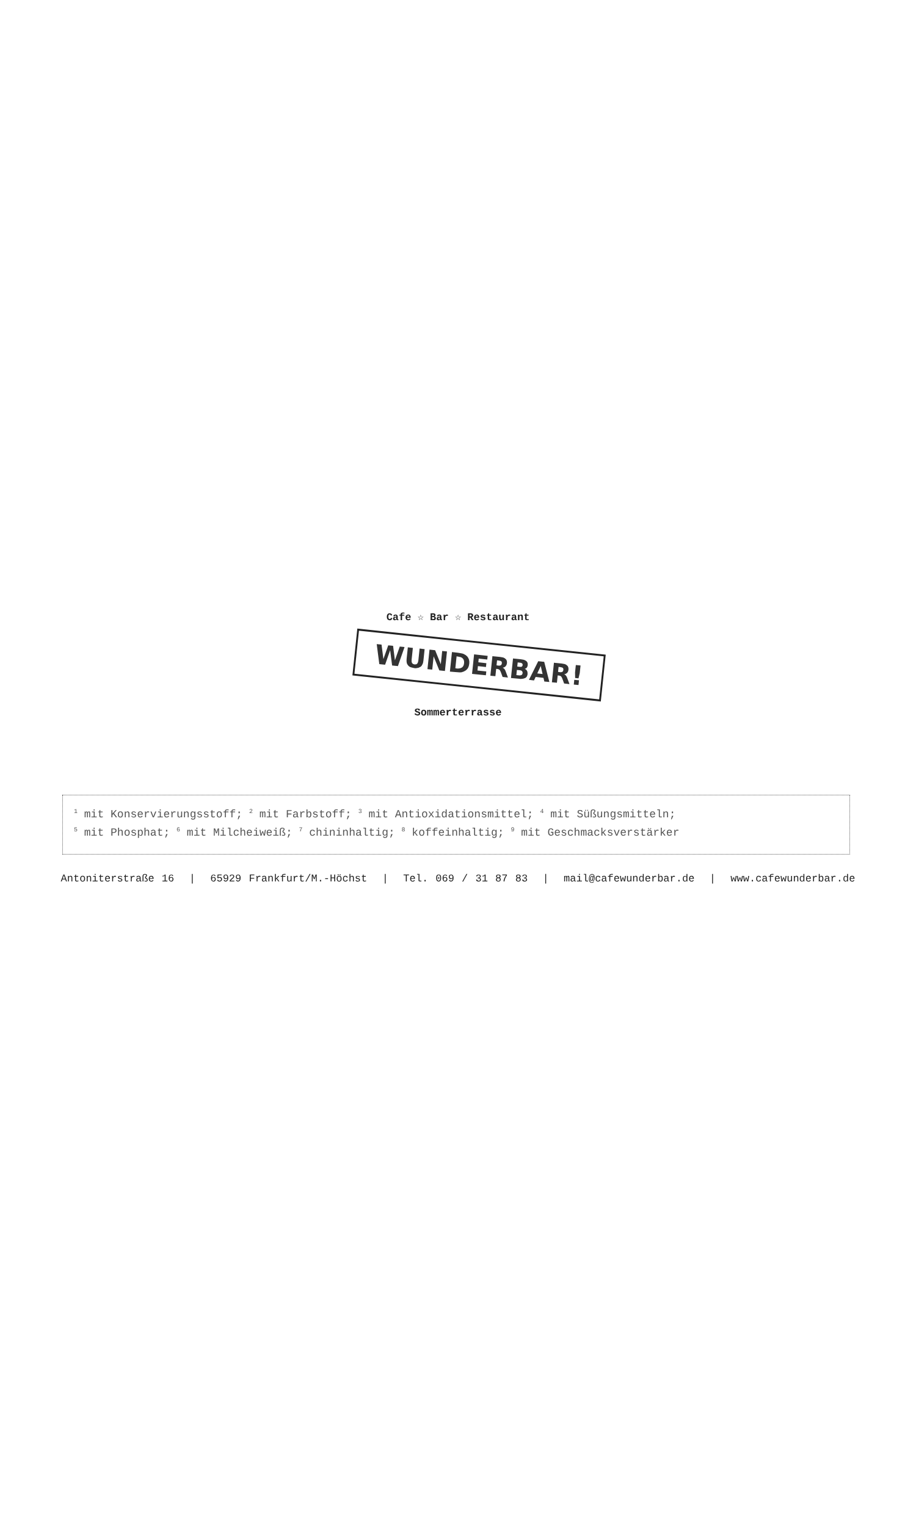Cafe ☆ Bar ☆ Restaurant
WUNDERBAR!
Sommerterrasse
<sup>1</sup> mit Konservierungsstoff; <sup>2</sup> mit Farbstoff; <sup>3</sup> mit Antioxidationsmittel; <sup>4</sup> mit Süßungsmitteln;
<sup>5</sup> mit Phosphat; <sup>6</sup> mit Milcheiweiß; <sup>7</sup> chininhaltig; <sup>8</sup> koffeinhaltig; <sup>9</sup> mit Geschmacksverstärker
Antoniterstraße 16 | 65929 Frankfurt/M.-Höchst | Tel. 069 / 31 87 83 | mail@cafewunderbar.de | www.cafewunderbar.de